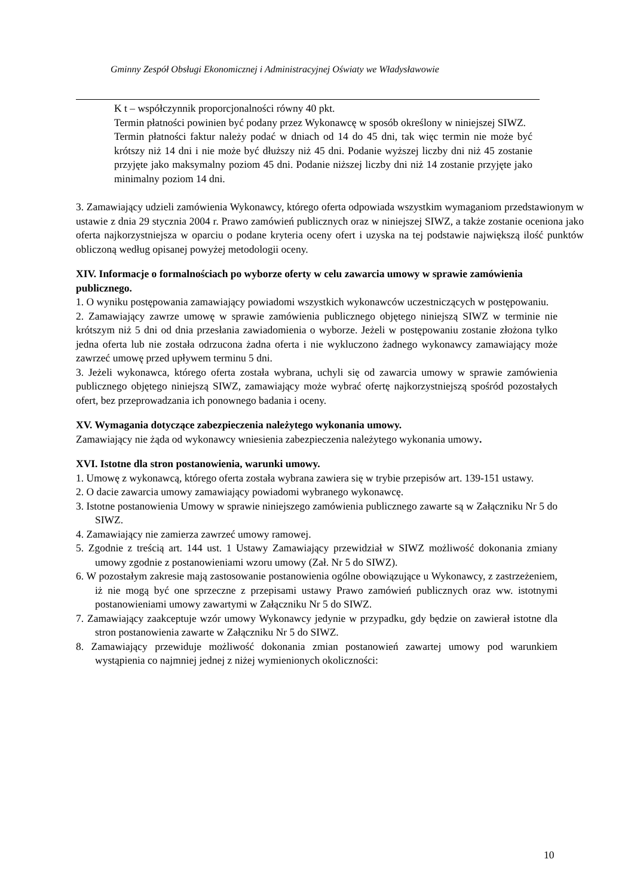Gminny Zespół Obsługi Ekonomicznej i Administracyjnej Oświaty we Władysławowie
K t – współczynnik proporcjonalności równy 40 pkt.
Termin płatności powinien być podany przez Wykonawcę w sposób określony w niniejszej SIWZ.
Termin płatności faktur należy podać w dniach od 14 do 45 dni, tak więc termin nie może być krótszy niż 14 dni i nie może być dłuższy niż 45 dni. Podanie wyższej liczby dni niż 45 zostanie przyjęte jako maksymalny poziom 45 dni. Podanie niższej liczby dni niż 14 zostanie przyjęte jako minimalny poziom 14 dni.
3. Zamawiający udzieli zamówienia Wykonawcy, którego oferta odpowiada wszystkim wymaganiom przedstawionym w ustawie z dnia 29 stycznia 2004 r. Prawo zamówień publicznych oraz w niniejszej SIWZ, a także zostanie oceniona jako oferta najkorzystniejsza w oparciu o podane kryteria oceny ofert i uzyska na tej podstawie największą ilość punktów obliczoną według opisanej powyżej metodologii oceny.
XIV. Informacje o formalnościach po wyborze oferty w celu zawarcia umowy w sprawie zamówienia publicznego.
1. O wyniku postępowania zamawiający powiadomi wszystkich wykonawców uczestniczących w postępowaniu.
2. Zamawiający zawrze umowę w sprawie zamówienia publicznego objętego niniejszą SIWZ w terminie nie krótszym niż 5 dni od dnia przesłania zawiadomienia o wyborze. Jeżeli w postępowaniu zostanie złożona tylko jedna oferta lub nie została odrzucona żadna oferta i nie wykluczono żadnego wykonawcy zamawiający może zawrzeć umowę przed upływem terminu 5 dni.
3. Jeżeli wykonawca, którego oferta została wybrana, uchyli się od zawarcia umowy w sprawie zamówienia publicznego objętego niniejszą SIWZ, zamawiający może wybrać ofertę najkorzystniejszą spośród pozostałych ofert, bez przeprowadzania ich ponownego badania i oceny.
XV. Wymagania dotyczące zabezpieczenia należytego wykonania umowy.
Zamawiający nie żąda od wykonawcy wniesienia zabezpieczenia należytego wykonania umowy.
XVI. Istotne dla stron postanowienia, warunki umowy.
1. Umowę z wykonawcą, którego oferta została wybrana zawiera się w trybie przepisów art. 139-151 ustawy.
2. O dacie zawarcia umowy zamawiający powiadomi wybranego wykonawcę.
3. Istotne postanowienia Umowy w sprawie niniejszego zamówienia publicznego zawarte są w Załączniku Nr 5 do SIWZ.
4. Zamawiający nie zamierza zawrzeć umowy ramowej.
5. Zgodnie z treścią art. 144 ust. 1 Ustawy Zamawiający przewidział w SIWZ możliwość dokonania zmiany umowy zgodnie z postanowieniami wzoru umowy (Zał. Nr 5 do SIWZ).
6. W pozostałym zakresie mają zastosowanie postanowienia ogólne obowiązujące u Wykonawcy, z zastrzeżeniem, iż nie mogą być one sprzeczne z przepisami ustawy Prawo zamówień publicznych oraz ww. istotnymi postanowieniami umowy zawartymi w Załączniku Nr 5 do SIWZ.
7. Zamawiający zaakceptuje wzór umowy Wykonawcy jedynie w przypadku, gdy będzie on zawierał istotne dla stron postanowienia zawarte w Załączniku Nr 5 do SIWZ.
8. Zamawiający przewiduje możliwość dokonania zmian postanowień zawartej umowy pod warunkiem wystąpienia co najmniej jednej z niżej wymienionych okoliczności:
10